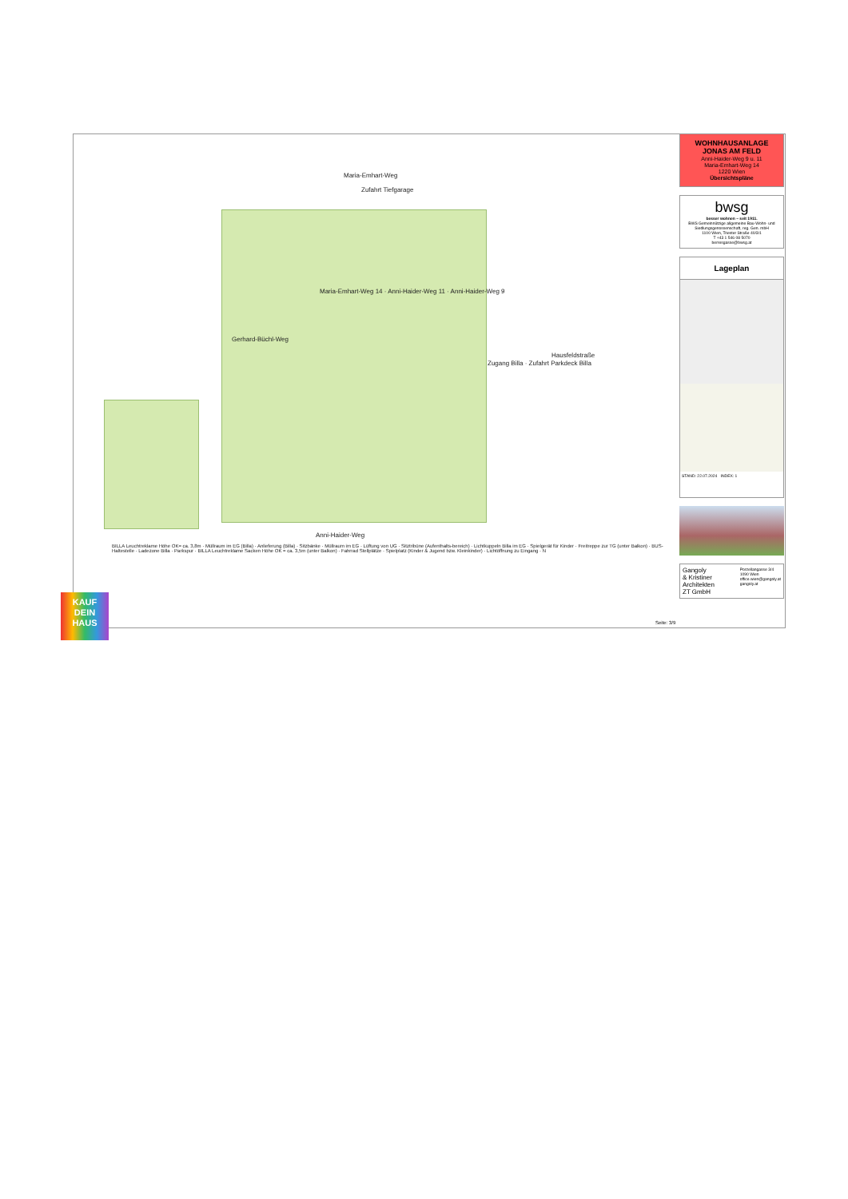Maria-Emhart-Weg
Zufahrt Tiefgarage
Anni-Haider-Weg
Gerhard-Büchl-Weg
Maria-Emhart-Weg 14 · Anni-Haider-Weg 11 · Anni-Haider-Weg 9
Hausfeldstraße
Zugang Billa · Zufahrt Parkdeck Billa
BILLA Leuchtreklame Höhe OK= ca. 3,8m · Müllraum im EG (Billa) · Anlieferung (Billa) · Sitzbänke · Müllraum im EG · Lüftung von UG · Sitztribüne (Aufenthalts-bereich) · Lichtkuppeln Billa im EG · Spielgerät für Kinder · Freitreppe zur TG (unter Balkon) · BUS-Haltestelle · Ladezone Billa · Parkspur · BILLA Leuchtreklame Sacken Höhe OK = ca. 3,5m (unter Balkon) · Fahrrad Stellplätze · Spielplatz (Kinder & Jugend bzw. Kleinkinder) · Lichtöffnung zu Eingang · N
WOHNHAUSANLAGE
JONAS AM FELD
Anni-Haider-Weg 9 u. 11
Maria-Emhart-Weg 14
1220 Wien
Übersichtspläne
bwsg
besser wohnen – seit 1911.
BWS Gemeinnützige allgemeine Bau-Wohn- und Siedlungsgenossenschaft, reg. Gen. mbH
1100 Wien, Triester Straße 40/3/1
T +43 1 546 08 5070
berresgasse@bwsg.at
Lageplan
STAND: 22.07.2024 INDEX: 1
Gangoly
& Kristiner
Architekten
ZT GmbH
Porzellangasse 3/4
1090 Wien
office.wien@gangoly.at
gangoly.at
Seite: 3/9
KAUF
DEIN
HAUS